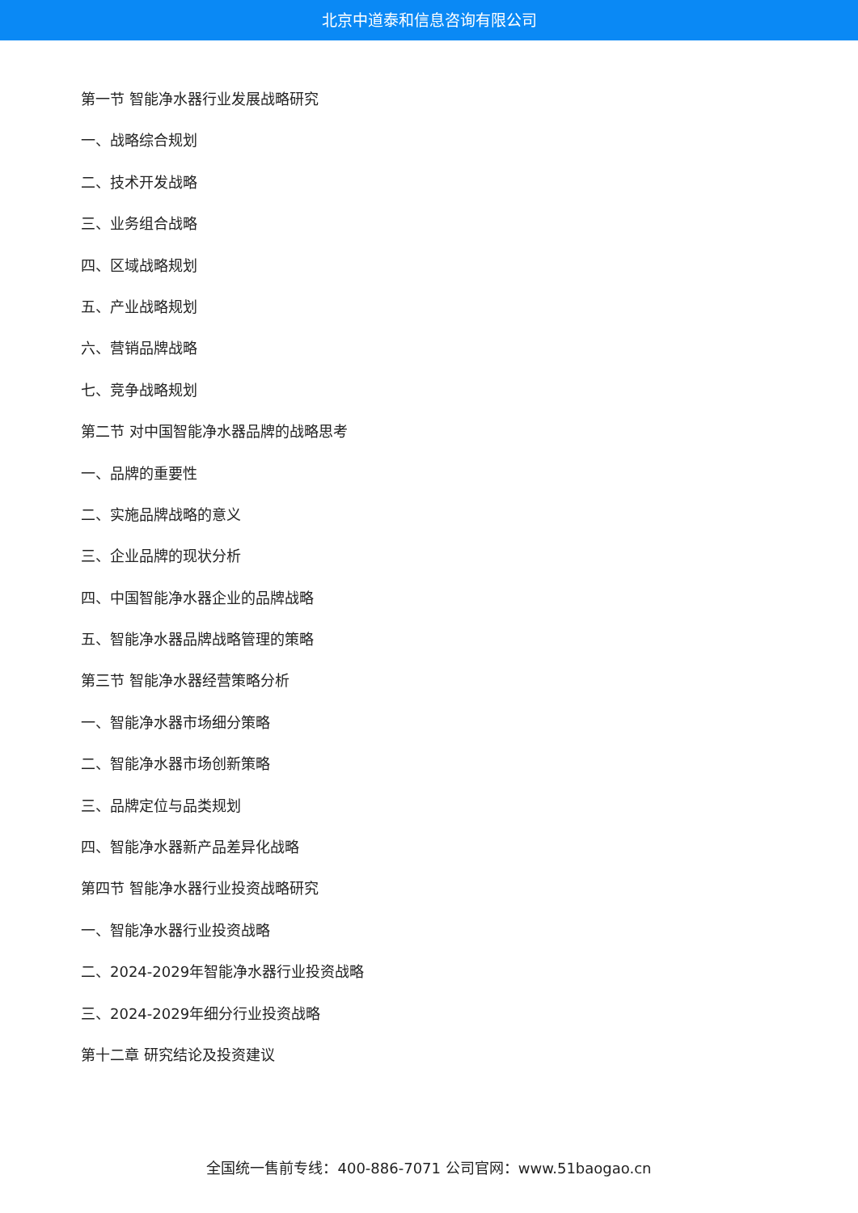北京中道泰和信息咨询有限公司
第一节 智能净水器行业发展战略研究
一、战略综合规划
二、技术开发战略
三、业务组合战略
四、区域战略规划
五、产业战略规划
六、营销品牌战略
七、竞争战略规划
第二节 对中国智能净水器品牌的战略思考
一、品牌的重要性
二、实施品牌战略的意义
三、企业品牌的现状分析
四、中国智能净水器企业的品牌战略
五、智能净水器品牌战略管理的策略
第三节 智能净水器经营策略分析
一、智能净水器市场细分策略
二、智能净水器市场创新策略
三、品牌定位与品类规划
四、智能净水器新产品差异化战略
第四节 智能净水器行业投资战略研究
一、智能净水器行业投资战略
二、2024-2029年智能净水器行业投资战略
三、2024-2029年细分行业投资战略
第十二章 研究结论及投资建议
全国统一售前专线：400-886-7071 公司官网：www.51baogao.cn